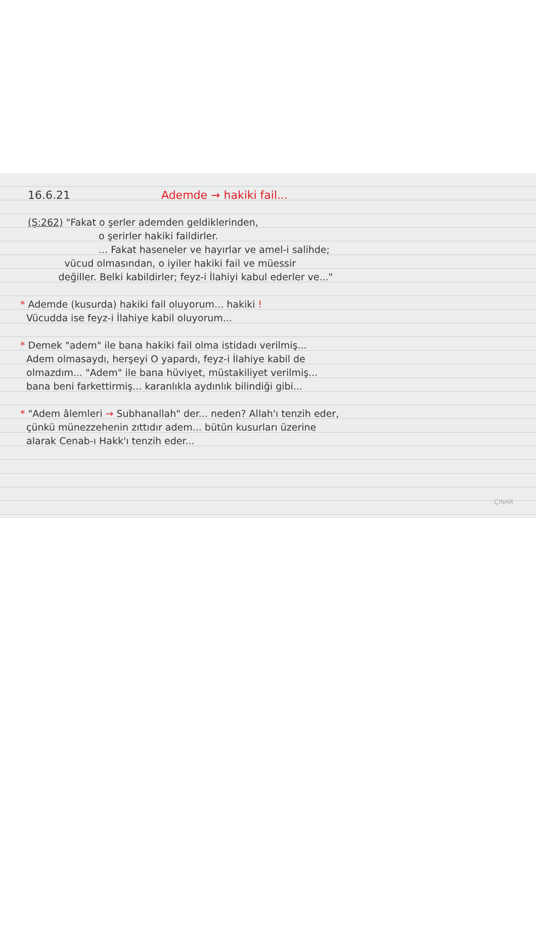16.6.21 Ademde → hakiki fail...
(Ş:262) "Fakat o şerler ademden geldiklerinden,
o şerirler hakiki faildirler.
... Fakat haseneler ve hayırlar ve amel-i salihde;
vücud olmasından, o iyiler hakiki fail ve müessir
değiller. Belki kabildirler; feyz-i İlahiyi kabul ederler ve..."
* Ademde (kusurda) hakiki fail oluyorum... hakiki !
Vücudda ise feyz-i İlahiye kabil oluyorum...
* Demek "adem" ile bana hakiki fail olma istidadı verilmiş...
Adem olmasaydı, herşeyi O yapardı, feyz-i İlahiye kabil de
olmazdım... "Adem" ile bana hüviyet, müstakiliyet verilmiş...
bana beni farkettirmiş... karanlıkla aydınlık bilindiği gibi...
* "Adem âlemleri → Subhanallah" der... neden? Allah'ı tenzih eder,
çünkü münezzehenin zıttıdır adem... bütün kusurları üzerine
alarak Cenab-ı Hakk'ı tenzih eder...
ÇINAR